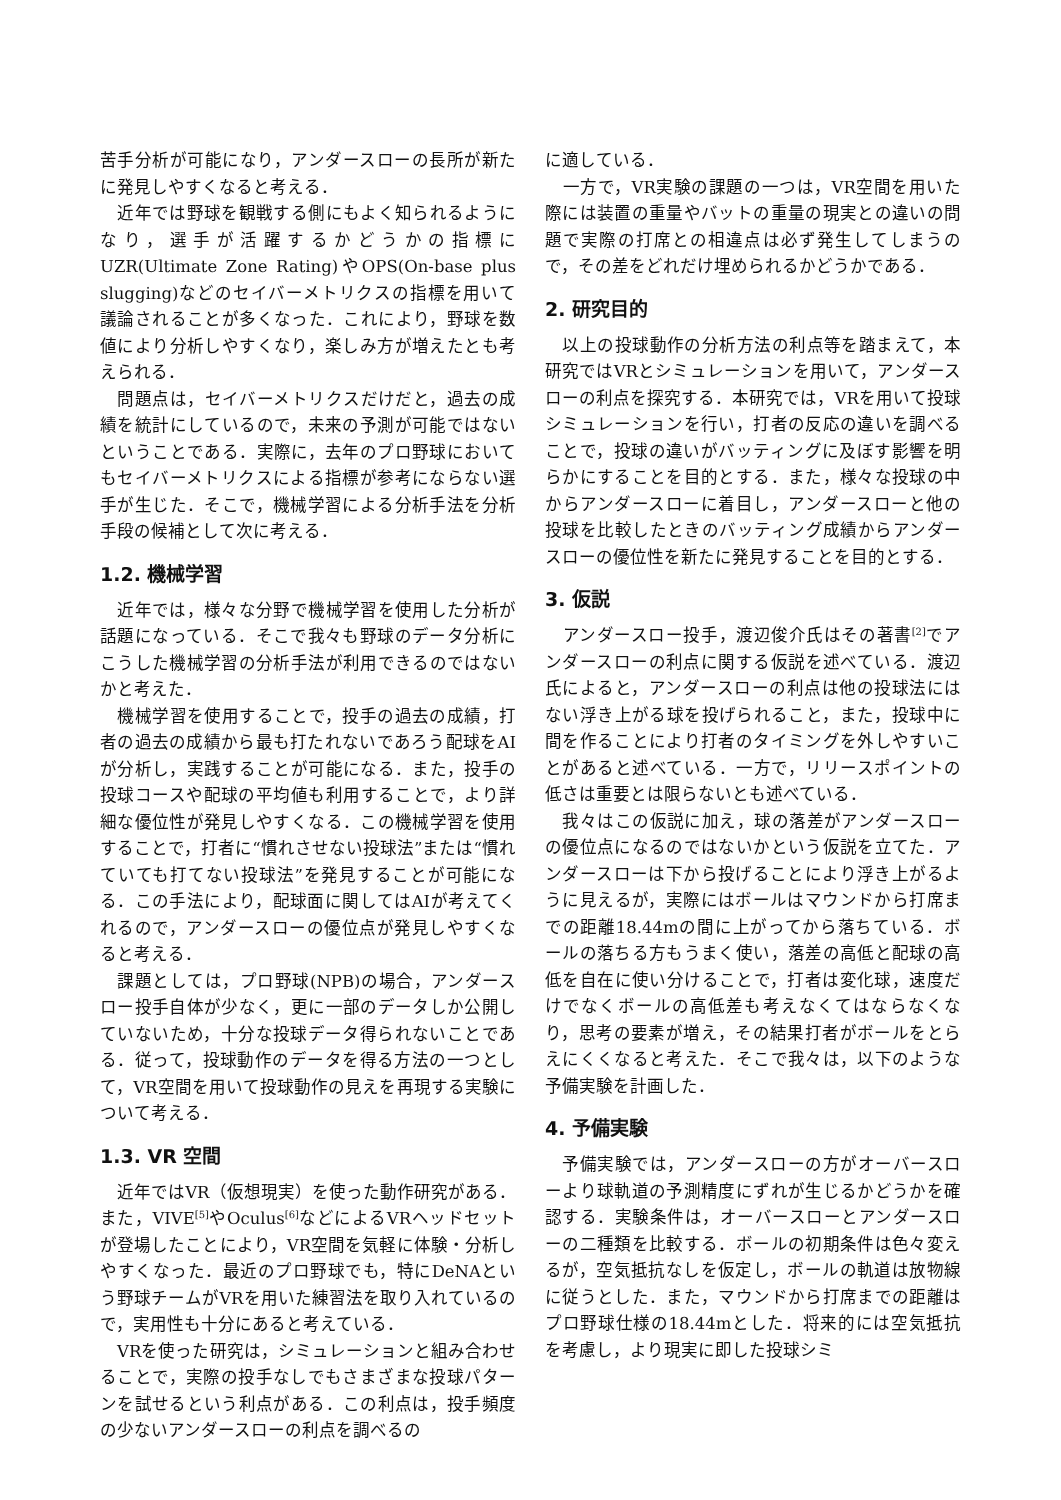苦手分析が可能になり，アンダースローの長所が新たに発見しやすくなると考える．
　近年では野球を観戦する側にもよく知られるようになり，選手が活躍するかどうかの指標にUZR(Ultimate Zone Rating)やOPS(On-base plus slugging)などのセイバーメトリクスの指標を用いて議論されることが多くなった．これにより，野球を数値により分析しやすくなり，楽しみ方が増えたとも考えられる．
　問題点は，セイバーメトリクスだけだと，過去の成績を統計にしているので，未来の予測が可能ではないということである．実際に，去年のプロ野球においてもセイバーメトリクスによる指標が参考にならない選手が生じた．そこで，機械学習による分析手法を分析手段の候補として次に考える．
1.2. 機械学習
　近年では，様々な分野で機械学習を使用した分析が話題になっている．そこで我々も野球のデータ分析にこうした機械学習の分析手法が利用できるのではないかと考えた．
　機械学習を使用することで，投手の過去の成績，打者の過去の成績から最も打たれないであろう配球をAIが分析し，実践することが可能になる．また，投手の投球コースや配球の平均値も利用することで，より詳細な優位性が発見しやすくなる．この機械学習を使用することで，打者に“慣れさせない投球法”または“慣れていても打てない投球法”を発見することが可能になる．この手法により，配球面に関してはAIが考えてくれるので，アンダースローの優位点が発見しやすくなると考える．
　課題としては，プロ野球(NPB)の場合，アンダースロー投手自体が少なく，更に一部のデータしか公開していないため，十分な投球データ得られないことである．従って，投球動作のデータを得る方法の一つとして，VR空間を用いて投球動作の見えを再現する実験について考える．
1.3. VR 空間
　近年ではVR（仮想現実）を使った動作研究がある．また，VIVE<sup>[5]</sup>やOculus<sup>[6]</sup>などによるVRヘッドセットが登場したことにより，VR空間を気軽に体験・分析しやすくなった．最近のプロ野球でも，特にDeNAという野球チームがVRを用いた練習法を取り入れているので，実用性も十分にあると考えている．
　VRを使った研究は，シミュレーションと組み合わせることで，実際の投手なしでもさまざまな投球パターンを試せるという利点がある．この利点は，投手頻度の少ないアンダースローの利点を調べるの
に適している．
　一方で，VR実験の課題の一つは，VR空間を用いた際には装置の重量やバットの重量の現実との違いの問題で実際の打席との相違点は必ず発生してしまうので，その差をどれだけ埋められるかどうかである．
2. 研究目的
　以上の投球動作の分析方法の利点等を踏まえて，本研究ではVRとシミュレーションを用いて，アンダースローの利点を探究する．本研究では，VRを用いて投球シミュレーションを行い，打者の反応の違いを調べることで，投球の違いがバッティングに及ぼす影響を明らかにすることを目的とする．また，様々な投球の中からアンダースローに着目し，アンダースローと他の投球を比較したときのバッティング成績からアンダースローの優位性を新たに発見することを目的とする．
3. 仮説
　アンダースロー投手，渡辺俊介氏はその著書<sup>[2]</sup>でアンダースローの利点に関する仮説を述べている．渡辺氏によると，アンダースローの利点は他の投球法にはない浮き上がる球を投げられること，また，投球中に間を作ることにより打者のタイミングを外しやすいことがあると述べている．一方で，リリースポイントの低さは重要とは限らないとも述べている．
　我々はこの仮説に加え，球の落差がアンダースローの優位点になるのではないかという仮説を立てた．アンダースローは下から投げることにより浮き上がるように見えるが，実際にはボールはマウンドから打席までの距離18.44mの間に上がってから落ちている．ボールの落ちる方もうまく使い，落差の高低と配球の高低を自在に使い分けることで，打者は変化球，速度だけでなくボールの高低差も考えなくてはならなくなり，思考の要素が増え，その結果打者がボールをとらえにくくなると考えた．そこで我々は，以下のような予備実験を計画した．
4. 予備実験
　予備実験では，アンダースローの方がオーバースローより球軌道の予測精度にずれが生じるかどうかを確認する．実験条件は，オーバースローとアンダースローの二種類を比較する．ボールの初期条件は色々変えるが，空気抵抗なしを仮定し，ボールの軌道は放物線に従うとした．また，マウンドから打席までの距離はプロ野球仕様の18.44mとした．将来的には空気抵抗を考慮し，より現実に即した投球シミ